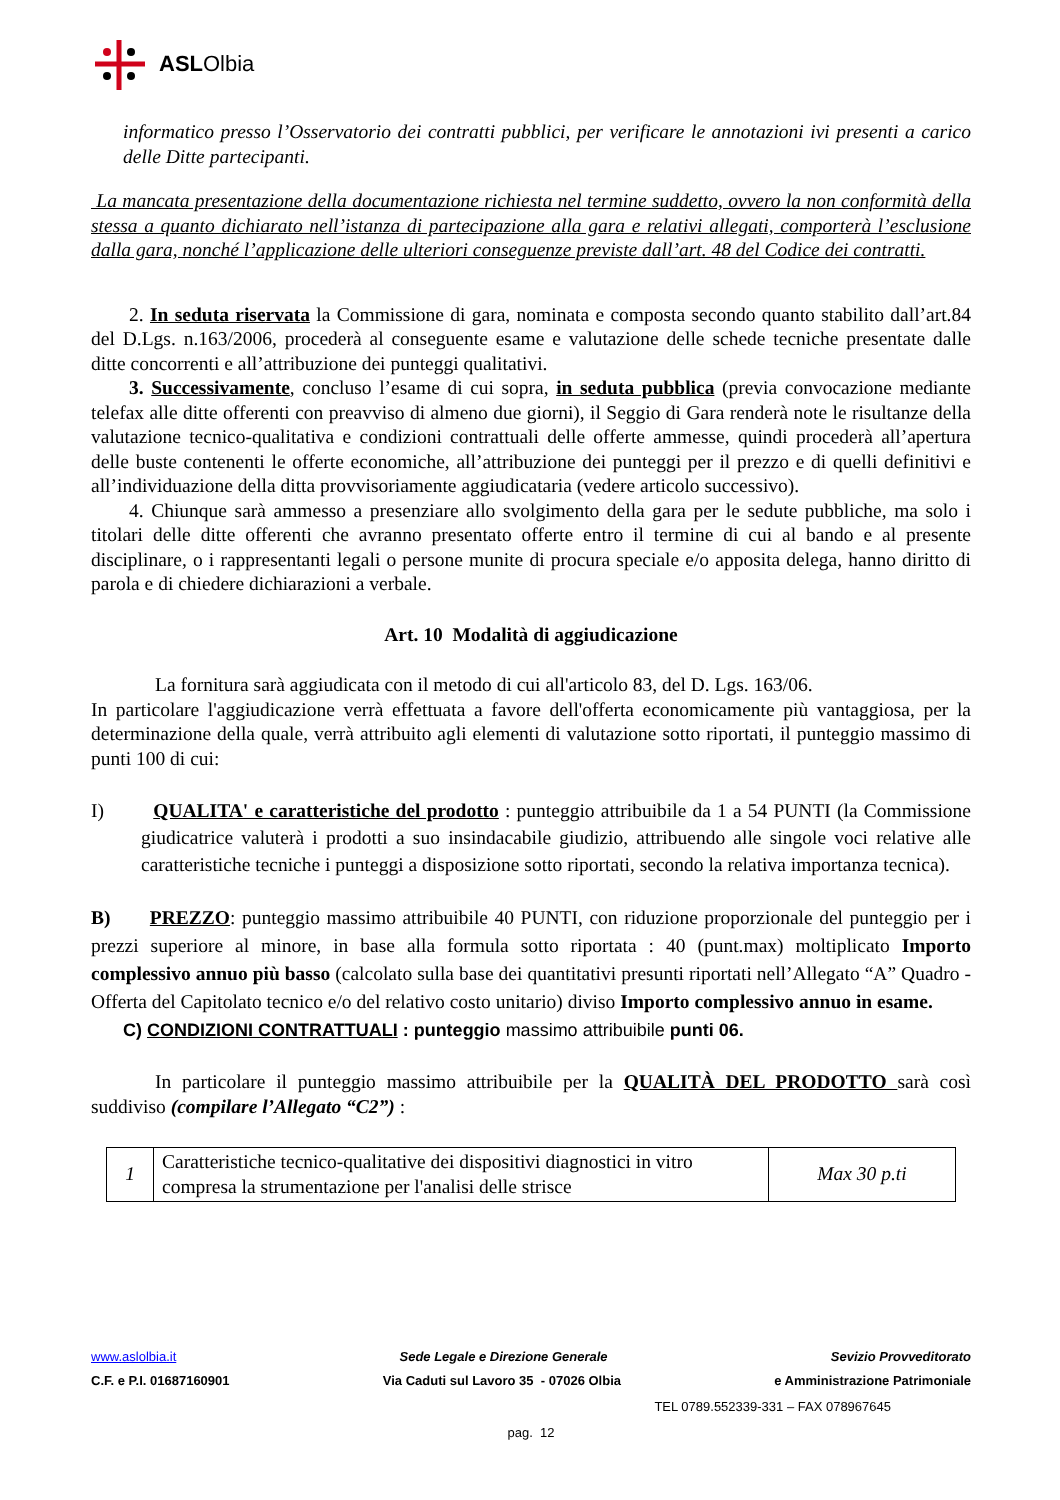ASLOlbia
informatico presso l’Osservatorio dei contratti pubblici, per verificare le annotazioni ivi presenti a carico delle Ditte partecipanti.
La mancata presentazione della documentazione richiesta nel termine suddetto, ovvero la non conformità della stessa a quanto dichiarato nell’istanza di partecipazione alla gara e relativi allegati, comporterà l’esclusione dalla gara, nonché l’applicazione delle ulteriori conseguenze previste dall’art. 48 del Codice dei contratti.
2. In seduta riservata la Commissione di gara, nominata e composta secondo quanto stabilito dall’art.84 del D.Lgs. n.163/2006, procederà al conseguente esame e valutazione delle schede tecniche presentate dalle ditte concorrenti e all’attribuzione dei punteggi qualitativi.
3. Successivamente, concluso l’esame di cui sopra, in seduta pubblica (previa convocazione mediante telefax alle ditte offerenti con preavviso di almeno due giorni), il Seggio di Gara renderà note le risultanze della valutazione tecnico-qualitativa e condizioni contrattuali delle offerte ammesse, quindi procederà all’apertura delle buste contenenti le offerte economiche, all’attribuzione dei punteggi per il prezzo e di quelli definitivi e all’individuazione della ditta provvisoriamente aggiudicataria (vedere articolo successivo).
4. Chiunque sarà ammesso a presenziare allo svolgimento della gara per le sedute pubbliche, ma solo i titolari delle ditte offerenti che avranno presentato offerte entro il termine di cui al bando e al presente disciplinare, o i rappresentanti legali o persone munite di procura speciale e/o apposita delega, hanno diritto di parola e di chiedere dichiarazioni a verbale.
Art. 10 Modalità di aggiudicazione
La fornitura sarà aggiudicata con il metodo di cui all'articolo 83, del D. Lgs. 163/06.
In particolare l'aggiudicazione verrà effettuata a favore dell'offerta economicamente più vantaggiosa, per la determinazione della quale, verrà attribuito agli elementi di valutazione sotto riportati, il punteggio massimo di punti 100 di cui:
I) QUALITA' e caratteristiche del prodotto : punteggio attribuibile da 1 a 54 PUNTI (la Commissione giudicatrice valuterà i prodotti a suo insindacabile giudizio, attribuendo alle singole voci relative alle caratteristiche tecniche i punteggi a disposizione sotto riportati, secondo la relativa importanza tecnica).
B) PREZZO: punteggio massimo attribuibile 40 PUNTI, con riduzione proporzionale del punteggio per i prezzi superiore al minore, in base alla formula sotto riportata : 40 (punt.max) moltiplicato Importo complessivo annuo più basso (calcolato sulla base dei quantitativi presunti riportati nell’Allegato “A” Quadro - Offerta del Capitolato tecnico e/o del relativo costo unitario) diviso Importo complessivo annuo in esame.
C) CONDIZIONI CONTRATTUALI : punteggio massimo attribuibile punti 06.
In particolare il punteggio massimo attribuibile per la QUALITÀ DEL PRODOTTO sarà così suddiviso (compilare l’Allegato “C2”) :
| 1 | Caratteristiche tecnico-qualitative dei dispositivi diagnostici in vitro compresa la strumentazione per l'analisi delle strisce | Max 30 p.ti |
www.aslolbia.it Sede Legale e Direzione Generale Sevizio Provveditorato
C.F. e P.I. 01687160901 Via Caduti sul Lavoro 35 - 07026 Olbia e Amministrazione Patrimoniale
TEL 0789.552339-331 – FAX 078967645
pag. 12